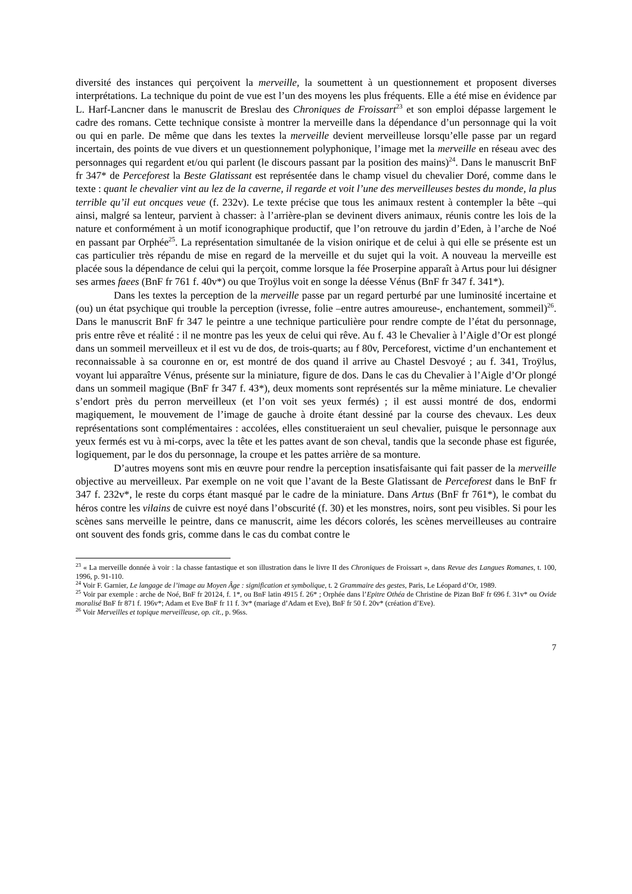diversité des instances qui perçoivent la merveille, la soumettent à un questionnement et proposent diverses interprétations. La technique du point de vue est l’un des moyens les plus fréquents. Elle a été mise en évidence par L. Harf-Lancner dans le manuscrit de Breslau des Chroniques de Froissart<sup>23</sup> et son emploi dépasse largement le cadre des romans. Cette technique consiste à montrer la merveille dans la dépendance d’un personnage qui la voit ou qui en parle. De même que dans les textes la merveille devient merveilleuse lorsqu’elle passe par un regard incertain, des points de vue divers et un questionnement polyphonique, l’image met la merveille en réseau avec des personnages qui regardent et/ou qui parlent (le discours passant par la position des mains)<sup>24</sup>. Dans le manuscrit BnF fr 347* de Perceforest la Beste Glatissant est représentée dans le champ visuel du chevalier Doré, comme dans le texte : quant le chevalier vint au lez de la caverne, il regarde et voit l’une des merveilleuses bestes du monde, la plus terrible qu’il eut oncques veue (f. 232v). Le texte précise que tous les animaux restent à contempler la bête –qui ainsi, malgré sa lenteur, parvient à chasser: à l’arrière-plan se devinent divers animaux, réunis contre les lois de la nature et conformément à un motif iconographique productif, que l’on retrouve du jardin d’Eden, à l’arche de Noé en passant par Orphée<sup>25</sup>. La représentation simultanée de la vision onirique et de celui à qui elle se présente est un cas particulier très répandu de mise en regard de la merveille et du sujet qui la voit. A nouveau la merveille est placée sous la dépendance de celui qui la perçoit, comme lorsque la fée Proserpine apparaît à Artus pour lui désigner ses armes faees (BnF fr 761 f. 40v*) ou que Troÿlus voit en songe la déesse Vénus (BnF fr 347 f. 341*).
Dans les textes la perception de la merveille passe par un regard perturbé par une luminosité incertaine et (ou) un état psychique qui trouble la perception (ivresse, folie –entre autres amoureuse-, enchantement, sommeil)<sup>26</sup>. Dans le manuscrit BnF fr 347 le peintre a une technique particulière pour rendre compte de l’état du personnage, pris entre rêve et réalité : il ne montre pas les yeux de celui qui rêve. Au f. 43 le Chevalier à l’Aigle d’Or est plongé dans un sommeil merveilleux et il est vu de dos, de trois-quarts; au f 80v, Perceforest, victime d’un enchantement et reconnaissable à sa couronne en or, est montré de dos quand il arrive au Chastel Desvoyé ; au f. 341, Troÿlus, voyant lui apparaître Vénus, présente sur la miniature, figure de dos. Dans le cas du Chevalier à l’Aigle d’Or plongé dans un sommeil magique (BnF fr 347 f. 43*), deux moments sont représentés sur la même miniature. Le chevalier s’endort près du perron merveilleux (et l’on voit ses yeux fermés) ; il est aussi montré de dos, endormi magiquement, le mouvement de l’image de gauche à droite étant dessiné par la course des chevaux. Les deux représentations sont complémentaires : accolées, elles constitueraient un seul chevalier, puisque le personnage aux yeux fermés est vu à mi-corps, avec la tête et les pattes avant de son cheval, tandis que la seconde phase est figurée, logiquement, par le dos du personnage, la croupe et les pattes arrière de sa monture.
D’autres moyens sont mis en œuvre pour rendre la perception insatisfaisante qui fait passer de la merveille objective au merveilleux. Par exemple on ne voit que l’avant de la Beste Glatissant de Perceforest dans le BnF fr 347 f. 232v*, le reste du corps étant masqué par le cadre de la miniature. Dans Artus (BnF fr 761*), le combat du héros contre les vilains de cuivre est noyé dans l’obscurité (f. 30) et les monstres, noirs, sont peu visibles. Si pour les scènes sans merveille le peintre, dans ce manuscrit, aime les décors colorés, les scènes merveilleuses au contraire ont souvent des fonds gris, comme dans le cas du combat contre le
<sup>23</sup> « La merveille donnée à voir : la chasse fantastique et son illustration dans le livre II des Chroniques de Froissart », dans Revue des Langues Romanes, t. 100, 1996, p. 91-110.
<sup>24</sup> Voir F. Garnier, Le langage de l’image au Moyen Âge : signification et symbolique, t. 2 Grammaire des gestes, Paris, Le Léopard d’Or, 1989.
<sup>25</sup> Voir par exemple : arche de Noé, BnF fr 20124, f. 1*, ou BnF latin 4915 f. 26* ; Orphée dans l’Epitre Othéa de Christine de Pizan BnF fr 696 f. 31v* ou Ovide moralisé BnF fr 871 f. 196v*; Adam et Eve BnF fr 11 f. 3v* (mariage d’Adam et Eve), BnF fr 50 f. 20v* (création d’Eve).
<sup>26</sup> Voir Merveilles et topique merveilleuse, op. cit., p. 96ss.
7